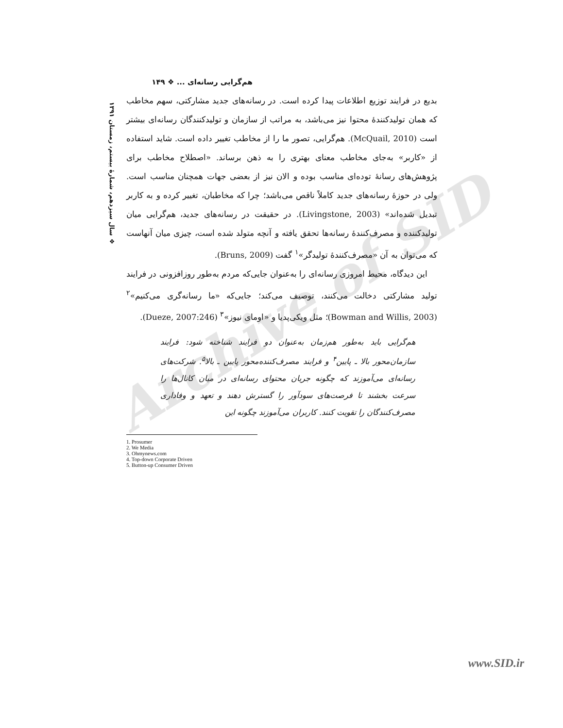Archive of SID
❖ سال سیزدهم، شمارهٔ بیستم، زمستان ۱۳۹۱
هم‌گرایی رسانه‌ای ... ❖ ۱۴۹
بدیع در فرایند توزیع اطلاعات پیدا کرده است. در رسانه‌های جدید مشارکتی، سهم مخاطب که همان تولیدکنندهٔ محتوا نیز می‌باشد، به مراتب از سازمان و تولیدکنندگان رسانه‌ای بیشتر است (McQuail, 2010). هم‌گرایی، تصور ما را از مخاطب تغییر داده است. شاید استفاده از «کاربر» به‌جای مخاطب معنای بهتری را به ذهن برساند. «اصطلاح مخاطب برای پژوهش‌های رسانهٔ توده‌ای مناسب بوده و الان نیز از بعضی جهات همچنان مناسب است. ولی در حوزهٔ رسانه‌های جدید کاملاً ناقص می‌باشد؛ چرا که مخاطبان، تغییر کرده و به کاربر تبدیل شده‌اند» (Livingstone, 2003). در حقیقت در رسانه‌های جدید، هم‌گرایی میان تولیدکننده و مصرف‌کنندهٔ رسانه‌ها تحقق یافته و آنچه متولد شده است، چیزی میان آنهاست که می‌توان به آن «مصرف‌کنندهٔ تولیدگر»<sup>۱</sup> گفت (Bruns, 2009).
این دیدگاه، محیط امروزی رسانه‌ای را به‌عنوان جایی‌که مردم به‌طور روزافزونی در فرایند تولید مشارکتی دخالت می‌کنند، توصیف می‌کند؛ جایی‌که «ما رسانه‌گری می‌کنیم»<sup>۲</sup> (Bowman and Willis, 2003)؛ مثل ویکی‌پدیا و «اومای نیوز»<sup>۳</sup> (Dueze, 2007:246).
هم‌گرایی باید به‌طور هم‌زمان به‌عنوان دو فرایند شناخته شود: فرایند سازمان‌محور بالا ـ پایین<sup>۴</sup> و فرایند مصرف‌کننده‌محور پایین ـ بالا<sup>۵</sup>. شرکت‌های رسانه‌ای می‌آموزند که چگونه جریان محتوای رسانه‌ای در میان کانال‌ها را سرعت بخشند تا فرصت‌های سودآور را گسترش دهند و تعهد و وفاداری مصرف‌کنندگان را تقویت کنند. کاربران می‌آموزند چگونه این
1. Prosumer
2. We Media
3. Ohmynews.com
4. Top-down Corporate Driven
5. Button-up Consumer Driven
www.SID.ir